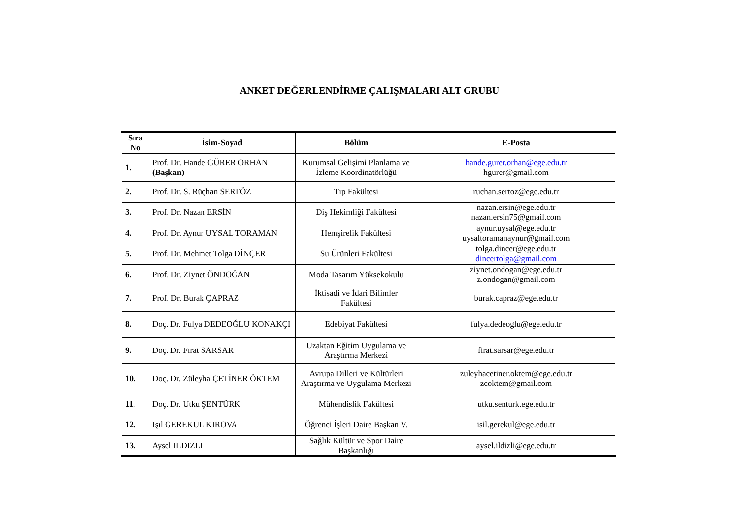ANKET DEĞERLENDİRME ÇALIŞMALARI ALT GRUBU
| Sıra No | İsim-Soyad | Bölüm | E-Posta |
| --- | --- | --- | --- |
| 1. | Prof. Dr. Hande GÜRER ORHAN (Başkan) | Kurumsal Gelişimi Planlama ve İzleme Koordinatörlüğü | hande.gurer.orhan@ege.edu.tr hgurer@gmail.com |
| 2. | Prof. Dr. S. Rüçhan SERTÖZ | Tıp Fakültesi | ruchan.sertoz@ege.edu.tr |
| 3. | Prof. Dr. Nazan ERSİN | Diş Hekimliği Fakültesi | nazan.ersin@ege.edu.tr nazan.ersin75@gmail.com |
| 4. | Prof. Dr. Aynur UYSAL TORAMAN | Hemşirelik Fakültesi | aynur.uysal@ege.edu.tr uysaltoramanaynur@gmail.com |
| 5. | Prof. Dr. Mehmet Tolga DİNÇER | Su Ürünleri Fakültesi | tolga.dincer@ege.edu.tr dincertolga@gmail.com |
| 6. | Prof. Dr. Ziynet ÖNDOĞAN | Moda Tasarım Yüksekokulu | ziynet.ondogan@ege.edu.tr z.ondogan@gmail.com |
| 7. | Prof. Dr. Burak ÇAPRAZ | İktisadi ve İdari Bilimler Fakültesi | burak.capraz@ege.edu.tr |
| 8. | Doç. Dr. Fulya DEDEOĞLU KONAKÇI | Edebiyat Fakültesi | fulya.dedeoglu@ege.edu.tr |
| 9. | Doç. Dr. Fırat SARSAR | Uzaktan Eğitim Uygulama ve Araştırma Merkezi | firat.sarsar@ege.edu.tr |
| 10. | Doç. Dr. Züleyha ÇETİNER ÖKTEM | Avrupa Dilleri ve Kültürleri Araştırma ve Uygulama Merkezi | zuleyhacetiner.oktem@ege.edu.tr zcoktem@gmail.com |
| 11. | Doç. Dr. Utku ŞENTÜRK | Mühendislik Fakültesi | utku.senturk.ege.edu.tr |
| 12. | Işıl GEREKUL KIROVA | Öğrenci İşleri Daire Başkan V. | isil.gerekul@ege.edu.tr |
| 13. | Aysel ILDIZLI | Sağlık Kültür ve Spor Daire Başkanlığı | aysel.ildizli@ege.edu.tr |